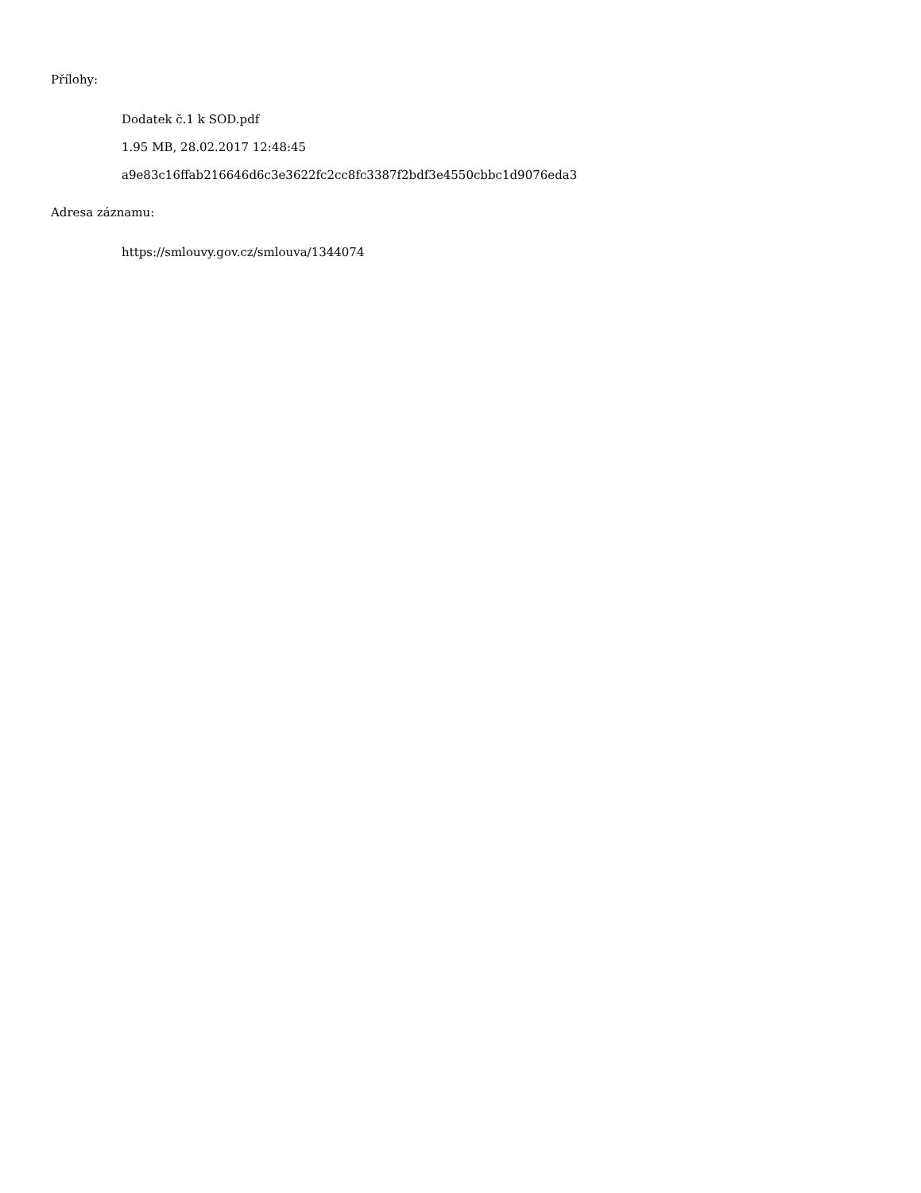Přílohy:
Dodatek č.1 k SOD.pdf
1.95 MB, 28.02.2017 12:48:45
a9e83c16ffab216646d6c3e3622fc2cc8fc3387f2bdf3e4550cbbc1d9076eda3
Adresa záznamu:
https://smlouvy.gov.cz/smlouva/1344074